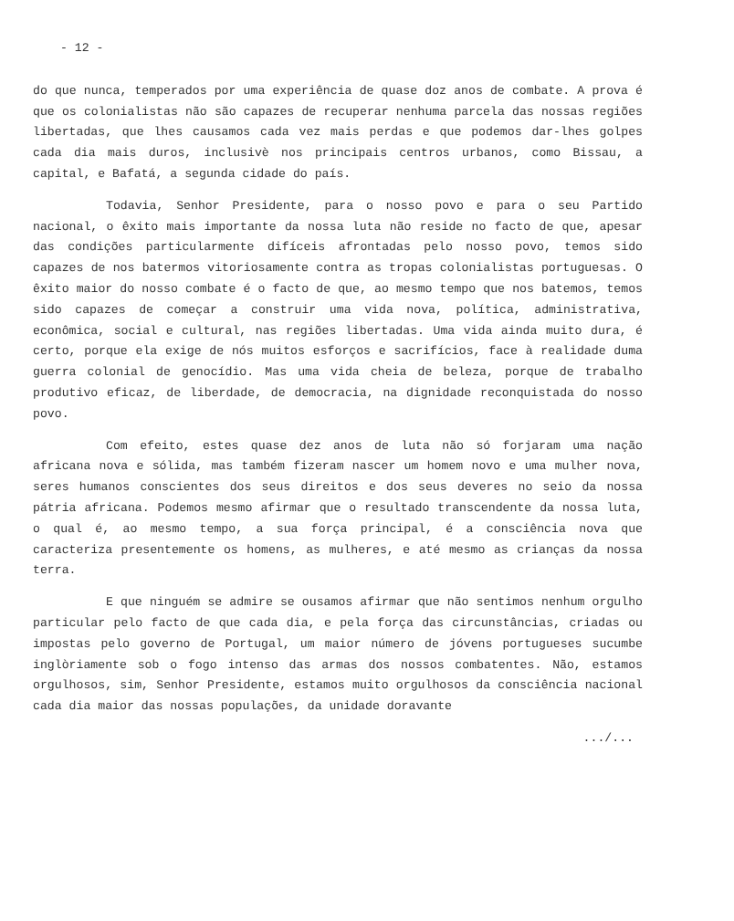- 12 -
do que nunca, temperados por uma experiência de quase doz anos de combate. A prova é que os colonialistas não são capazes de recuperar nenhuma parcela das nossas regiões libertadas, que lhes causamos cada vez mais perdas e que podemos dar-lhes golpes cada dia mais duros, inclusivè nos principais centros urbanos, como Bissau, a capital, e Bafatá, a segunda cidade do país.
Todavia, Senhor Presidente, para o nosso povo e para o seu Partido nacional, o êxito mais importante da nossa luta não reside no facto de que, apesar das condições particularmente difíceis afrontadas pelo nosso povo, temos sido capazes de nos batermos vitoriosamente contra as tropas colonialistas portuguesas. O êxito maior do nosso combate é o facto de que, ao mesmo tempo que nos batemos, temos sido capazes de começar a construir uma vida nova, política, administrativa, econômica, social e cultural, nas regiões libertadas. Uma vida ainda muito dura, é certo, porque ela exige de nós muitos esforços e sacrifícios, face à realidade duma guerra colonial de genocídio. Mas uma vida cheia de beleza, porque de trabalho produtivo eficaz, de liberdade, de democracia, na dignidade reconquistada do nosso povo.
Com efeito, estes quase dez anos de luta não só forjaram uma nação africana nova e sólida, mas também fizeram nascer um homem novo e uma mulher nova, seres humanos conscientes dos seus direitos e dos seus deveres no seio da nossa pátria africana. Podemos mesmo afirmar que o resultado transcendente da nossa luta, o qual é, ao mesmo tempo, a sua força principal, é a consciência nova que caracteriza presentemente os homens, as mulheres, e até mesmo as crianças da nossa terra.
E que ninguém se admire se ousamos afirmar que não sentimos nenhum orgulho particular pelo facto de que cada dia, e pela força das circunstâncias, criadas ou impostas pelo governo de Portugal, um maior número de jóvens portugueses sucumbe inglòriamente sob o fogo intenso das armas dos nossos combatentes. Não, estamos orgulhosos, sim, Senhor Presidente, estamos muito orgulhosos da consciência nacional cada dia maior das nossas populações, da unidade doravante
.../...